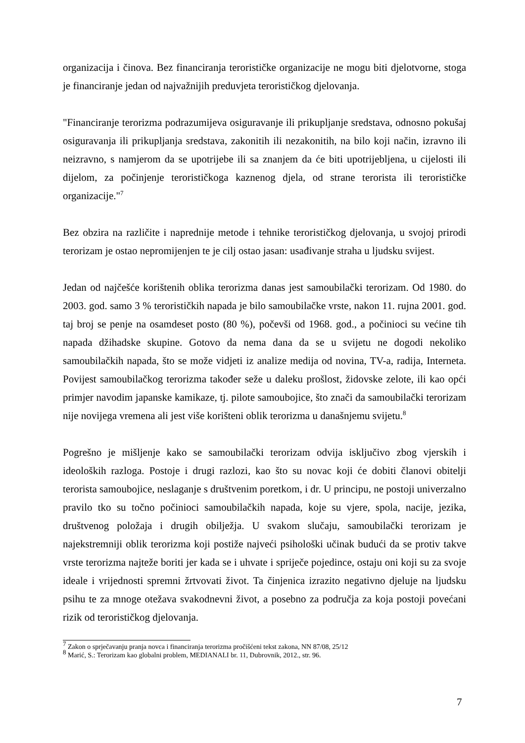organizacija i činova. Bez financiranja terorističke organizacije ne mogu biti djelotvorne, stoga je financiranje jedan od najvažnijih preduvjeta terorističkog djelovanja.
"Financiranje terorizma podrazumijeva osiguravanje ili prikupljanje sredstava, odnosno pokušaj osiguravanja ili prikupljanja sredstava, zakonitih ili nezakonitih, na bilo koji način, izravno ili neizravno, s namjerom da se upotrijebe ili sa znanjem da će biti upotrijebljena, u cijelosti ili dijelom, za počinjenje terorističkoga kaznenog djela, od strane terorista ili terorističke organizacije."<sup>7</sup>
Bez obzira na različite i naprednije metode i tehnike terorističkog djelovanja, u svojoj prirodi terorizam je ostao nepromijenjen te je cilj ostao jasan: usađivanje straha u ljudsku svijest.
Jedan od najčešće korištenih oblika terorizma danas jest samoubilački terorizam. Od 1980. do 2003. god. samo 3 % terorističkih napada je bilo samoubilačke vrste, nakon 11. rujna 2001. god. taj broj se penje na osamdeset posto (80 %), počevši od 1968. god., a počinioci su većine tih napada džihadske skupine. Gotovo da nema dana da se u svijetu ne dogodi nekoliko samoubilačkih napada, što se može vidjeti iz analize medija od novina, TV-a, radija, Interneta. Povijest samoubilačkog terorizma također seže u daleku prošlost, židovske zelote, ili kao opći primjer navodim japanske kamikaze, tj. pilote samoubojice, što znači da samoubilački terorizam nije novijega vremena ali jest više korišteni oblik terorizma u današnjemu svijetu.<sup>8</sup>
Pogrešno je mišljenje kako se samoubilački terorizam odvija isključivo zbog vjerskih i ideoloških razloga. Postoje i drugi razlozi, kao što su novac koji će dobiti članovi obitelji terorista samoubojice, neslaganje s društvenim poretkom, i dr. U principu, ne postoji univerzalno pravilo tko su točno počinioci samoubilačkih napada, koje su vjere, spola, nacije, jezika, društvenog položaja i drugih obilježja. U svakom slučaju, samoubilački terorizam je najekstremniji oblik terorizma koji postiže najveći psihološki učinak budući da se protiv takve vrste terorizma najteže boriti jer kada se i uhvate i spriječe pojedince, ostaju oni koji su za svoje ideale i vrijednosti spremni žrtvovati život. Ta činjenica izrazito negativno djeluje na ljudsku psihu te za mnoge otežava svakodnevni život, a posebno za područja za koja postoji povećani rizik od terorističkog djelovanja.
<sup>7</sup> Zakon o sprječavanju pranja novca i financiranja terorizma pročišćeni tekst zakona, NN 87/08, 25/12
<sup>8</sup> Marić, S.: Terorizam kao globalni problem, MEDIANALI br. 11, Dubrovnik, 2012., str. 96.
7